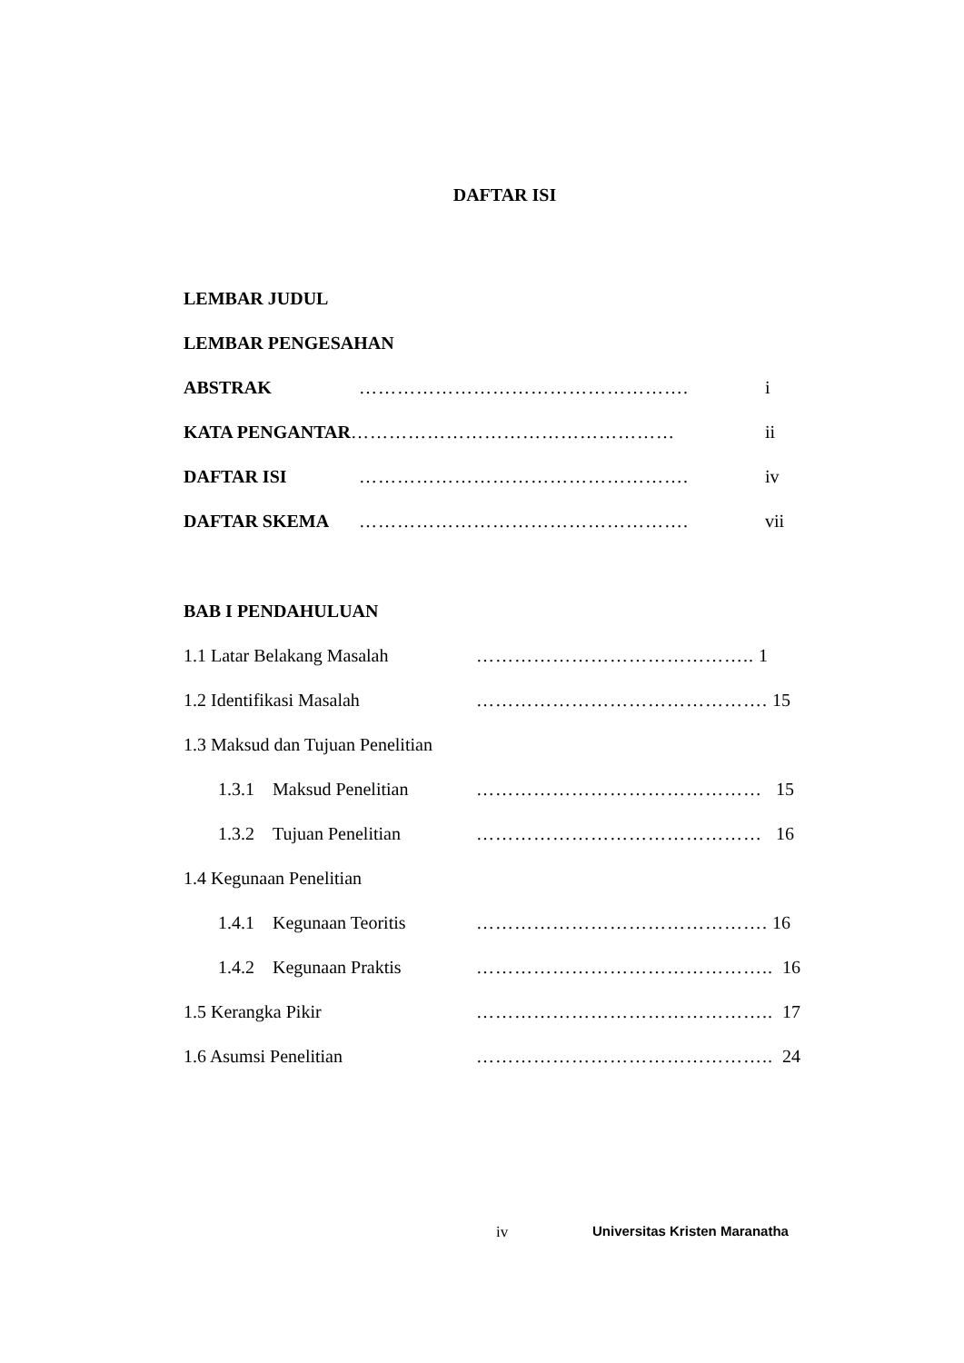DAFTAR ISI
LEMBAR JUDUL
LEMBAR PENGESAHAN
ABSTRAK ……………………………………………. i
KATA PENGANTAR …………………………………………… ii
DAFTAR ISI ……………………………………………. iv
DAFTAR SKEMA ……………………………………………. vii
BAB I PENDAHULUAN
1.1 Latar Belakang Masalah …………………………………….. 1
1.2 Identifikasi Masalah ………………………………………. 15
1.3 Maksud dan Tujuan Penelitian
1.3.1 Maksud Penelitian ……………………………………… 15
1.3.2 Tujuan Penelitian ……………………………………… 16
1.4 Kegunaan Penelitian
1.4.1 Kegunaan Teoritis ………………………………………. 16
1.4.2 Kegunaan Praktis ……………………………………….. 16
1.5 Kerangka Pikir ……………………………………….. 17
1.6 Asumsi Penelitian ……………………………………….. 24
iv Universitas Kristen Maranatha